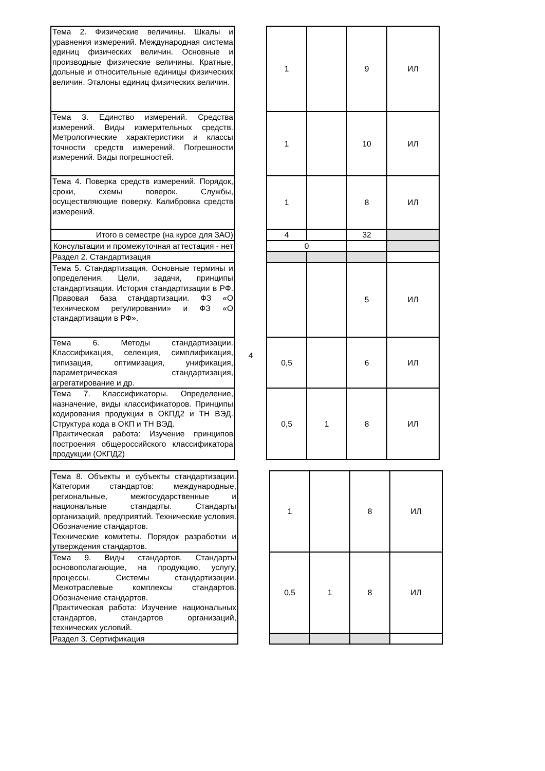| Тема 2. Физические величины. Шкалы и уравнения измерений. Международная система единиц физических величин. Основные и производные физические величины. Кратные, дольные и относительные единицы физических величин. Эталоны единиц физических величин. | | 1 | | 9 | ИЛ |
| Тема 3. Единство измерений. Средства измерений. Виды измерительных средств. Метрологические характеристики и классы точности средств измерений. Погрешности измерений. Виды погрешностей. | | 1 | | 10 | ИЛ |
| Тема 4. Поверка средств измерений. Порядок, сроки, схемы поверок. Службы, осуществляющие поверку. Калибровка средств измерений. | | 1 | | 8 | ИЛ |
| Итого в семестре (на курсе для ЗАО) | | 4 | | 32 | |
| Консультации и промежуточная аттестация - нет | | 0 | | | |
| Раздел 2. Стандартизация | 4 | | | | |
| Тема 5. Стандартизация. Основные термины и определения. Цели, задачи, принципы стандартизации. История стандартизации в РФ. Правовая база стандартизации. ФЗ «О техническом регулировании» и ФЗ «О стандартизации в РФ». | | | | 5 | ИЛ |
| Тема 6. Методы стандартизации. Классификация, селекция, симплификация, типизация, оптимизация, унификация, параметрическая стандартизация, агрегатирование и др. | | 0,5 | | 6 | ИЛ |
| Тема 7. Классификаторы. Определение, назначение, виды классификаторов. Принципы кодирования продукции в ОКПД2 и ТН ВЭД. Структура кода в ОКП и ТН ВЭД. Практическая работа: Изучение принципов построения общероссийского классификатора продукции (ОКПД2) | | 0,5 | 1 | 8 | ИЛ |
| Тема 8. Объекты и субъекты стандартизации. Категории стандартов: международные, региональные, межгосударственные и национальные стандарты. Стандарты организаций, предприятий. Технические условия. Обозначение стандартов. Технические комитеты. Порядок разработки и утверждения стандартов. | | 1 | | 8 | ИЛ |
| Тема 9. Виды стандартов. Стандарты основополагающие, на продукцию, услугу, процессы. Системы стандартизации. Межотраслевые комплексы стандартов. Обозначение стандартов. Практическая работа: Изучение национальных стандартов, стандартов организаций, технических условий. | | 0,5 | 1 | 8 | ИЛ |
| Раздел 3. Сертификация | | | | | |